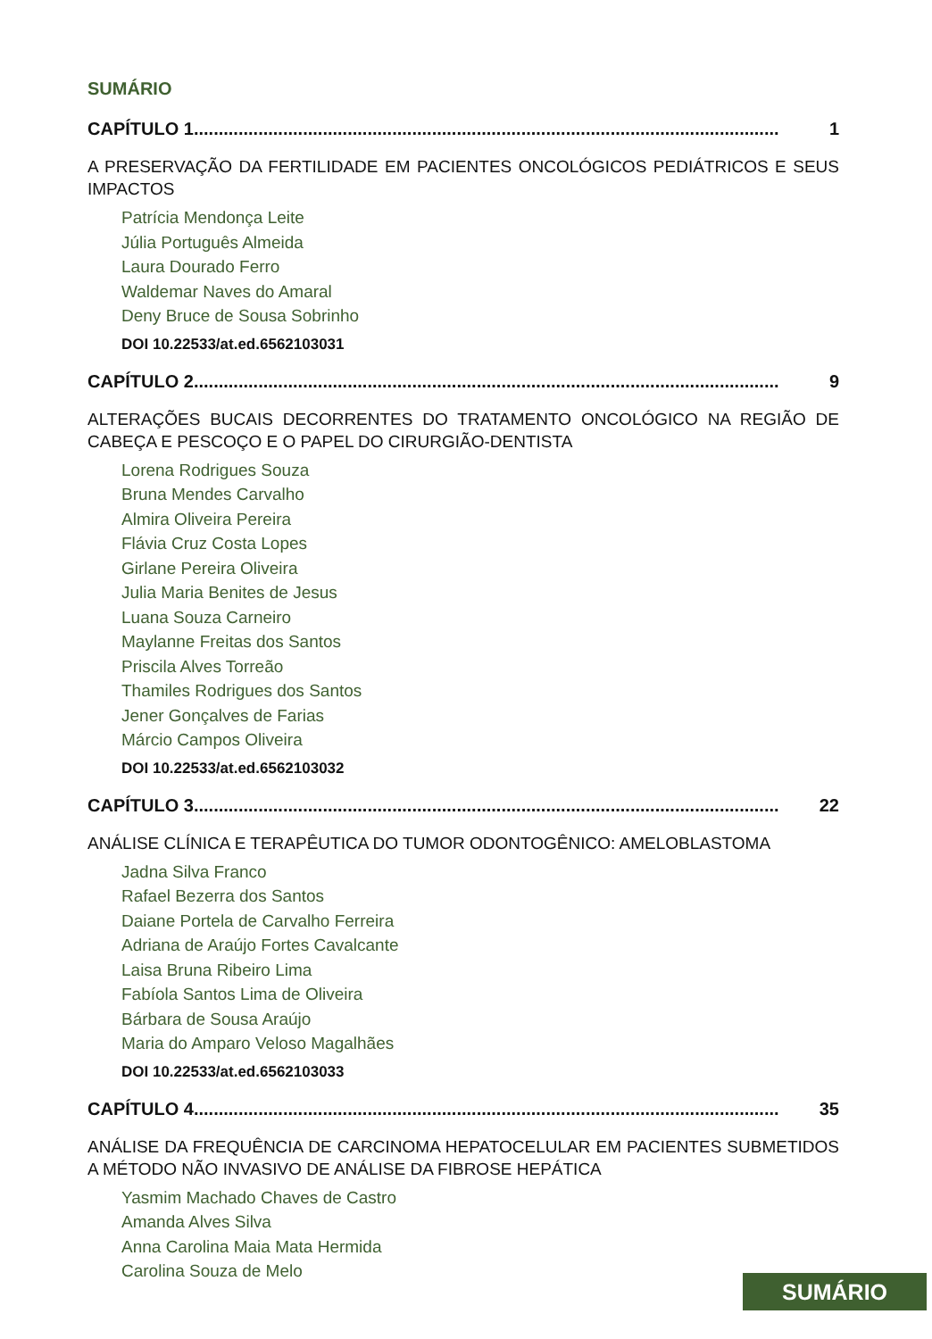SUMÁRIO
CAPÍTULO 1...................................................................................................................... 1
A PRESERVAÇÃO DA FERTILIDADE EM PACIENTES ONCOLÓGICOS PEDIÁTRICOS E SEUS IMPACTOS
Patrícia Mendonça Leite
Júlia Português Almeida
Laura Dourado Ferro
Waldemar Naves do Amaral
Deny Bruce de Sousa Sobrinho
DOI 10.22533/at.ed.6562103031
CAPÍTULO 2...................................................................................................................... 9
ALTERAÇÕES BUCAIS DECORRENTES DO TRATAMENTO ONCOLÓGICO NA REGIÃO DE CABEÇA E PESCOÇO E O PAPEL DO CIRURGIÃO-DENTISTA
Lorena Rodrigues Souza
Bruna Mendes Carvalho
Almira Oliveira Pereira
Flávia Cruz Costa Lopes
Girlane Pereira Oliveira
Julia Maria Benites de Jesus
Luana Souza Carneiro
Maylanne Freitas dos Santos
Priscila Alves Torreão
Thamiles Rodrigues dos Santos
Jener Gonçalves de Farias
Márcio Campos Oliveira
DOI 10.22533/at.ed.6562103032
CAPÍTULO 3...................................................................................................................... 22
ANÁLISE CLÍNICA E TERAPÊUTICA DO TUMOR ODONTOGÊNICO: AMELOBLASTOMA
Jadna Silva Franco
Rafael Bezerra dos Santos
Daiane Portela de Carvalho Ferreira
Adriana de Araújo Fortes Cavalcante
Laisa Bruna Ribeiro Lima
Fabíola Santos Lima de Oliveira
Bárbara de Sousa Araújo
Maria do Amparo Veloso Magalhães
DOI 10.22533/at.ed.6562103033
CAPÍTULO 4...................................................................................................................... 35
ANÁLISE DA FREQUÊNCIA DE CARCINOMA HEPATOCELULAR EM PACIENTES SUBMETIDOS A MÉTODO NÃO INVASIVO DE ANÁLISE DA FIBROSE HEPÁTICA
Yasmim Machado Chaves de Castro
Amanda Alves Silva
Anna Carolina Maia Mata Hermida
Carolina Souza de Melo
SUMÁRIO